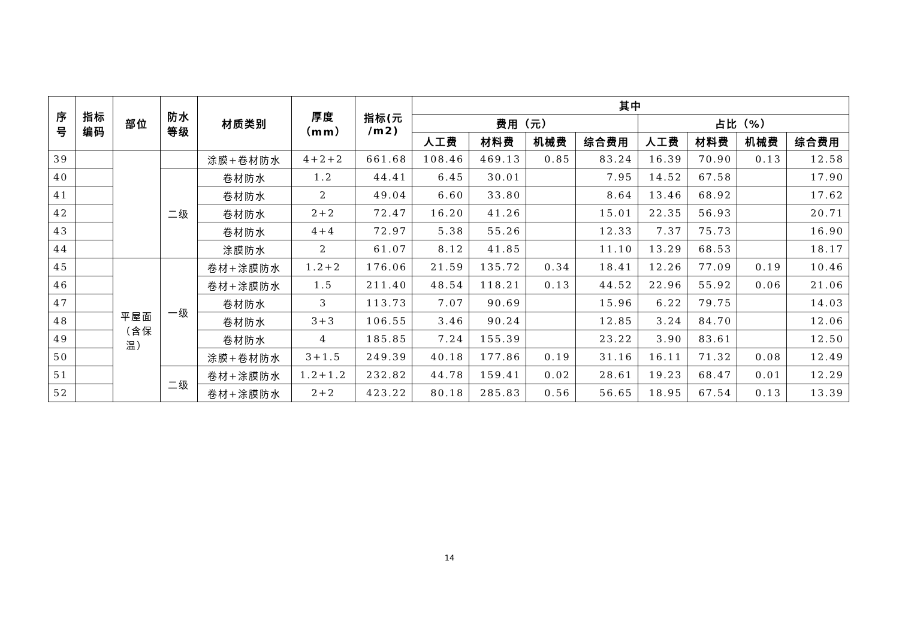| 序 号 | 指标 编码 | 部位 | 防水 等级 | 材质类别 | 厚度 （mm） | 指标(元 /m2) | 其中 | | | | | | | |
| --- | --- | --- | --- | --- | --- | --- | --- | --- | --- | --- | --- | --- | --- | --- |
| | | | | | | | 费用（元） | | | | 占比（%） | | | |
| | | | | | | | 人工费 | 材料费 | 机械费 | 综合费用 | 人工费 | 材料费 | 机械费 | 综合费用 |
| 39 | | | | 涂膜+卷材防水 | 4+2+2 | 661.68 | 108.46 | 469.13 | 0.85 | 83.24 | 16.39 | 70.90 | 0.13 | 12.58 |
| 40 | | | 二级 | 卷材防水 | 1.2 | 44.41 | 6.45 | 30.01 | | 7.95 | 14.52 | 67.58 | | 17.90 |
| 41 | | | | 卷材防水 | 2 | 49.04 | 6.60 | 33.80 | | 8.64 | 13.46 | 68.92 | | 17.62 |
| 42 | | | | 卷材防水 | 2+2 | 72.47 | 16.20 | 41.26 | | 15.01 | 22.35 | 56.93 | | 20.71 |
| 43 | | | | 卷材防水 | 4+4 | 72.97 | 5.38 | 55.26 | | 12.33 | 7.37 | 75.73 | | 16.90 |
| 44 | | | | 涂膜防水 | 2 | 61.07 | 8.12 | 41.85 | | 11.10 | 13.29 | 68.53 | | 18.17 |
| 45 | | 平屋面 （含保 温） | 一级 | 卷材+涂膜防水 | 1.2+2 | 176.06 | 21.59 | 135.72 | 0.34 | 18.41 | 12.26 | 77.09 | 0.19 | 10.46 |
| 46 | | | | 卷材+涂膜防水 | 1.5 | 211.40 | 48.54 | 118.21 | 0.13 | 44.52 | 22.96 | 55.92 | 0.06 | 21.06 |
| 47 | | | | 卷材防水 | 3 | 113.73 | 7.07 | 90.69 | | 15.96 | 6.22 | 79.75 | | 14.03 |
| 48 | | | | 卷材防水 | 3+3 | 106.55 | 3.46 | 90.24 | | 12.85 | 3.24 | 84.70 | | 12.06 |
| 49 | | | | 卷材防水 | 4 | 185.85 | 7.24 | 155.39 | | 23.22 | 3.90 | 83.61 | | 12.50 |
| 50 | | | | 涂膜+卷材防水 | 3+1.5 | 249.39 | 40.18 | 177.86 | 0.19 | 31.16 | 16.11 | 71.32 | 0.08 | 12.49 |
| 51 | | | 二级 | 卷材+涂膜防水 | 1.2+1.2 | 232.82 | 44.78 | 159.41 | 0.02 | 28.61 | 19.23 | 68.47 | 0.01 | 12.29 |
| 52 | | | | 卷材+涂膜防水 | 2+2 | 423.22 | 80.18 | 285.83 | 0.56 | 56.65 | 18.95 | 67.54 | 0.13 | 13.39 |
14